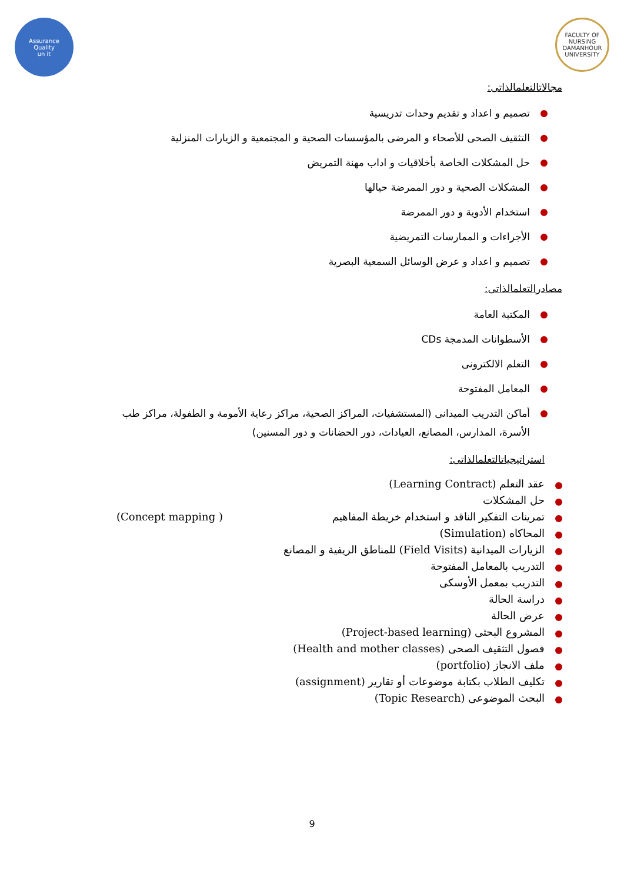Assurance
Quality
un it
FACULTY OF NURSING
DAMANHOUR UNIVERSITY
مجالاتالتعلمالذاتى:
تصميم و اعداد و تقديم وحدات تدريسية
التثقيف الصحى للأصحاء و المرضى بالمؤسسات الصحية و المجتمعية و الزيارات المنزلية
حل المشكلات الخاصة بأخلاقيات و اداب مهنة التمريض
المشكلات الصحية و دور الممرضة حيالها
استخدام الأدوية و دور الممرضة
الأجراءات و الممارسات التمريضية
تصميم و اعداد و عرض الوسائل السمعية البصرية
مصادرالتعلمالذاتى:
المكتبة العامة
الأسطوانات المدمجة CDs
التعلم الالكترونى
المعامل المفتوحة
أماكن التدريب الميدانى (المستشفيات، المراكز الصحية، مراكز رعاية الأمومة و الطفولة، مراكز طب الأسرة، المدارس، المصانع، العيادات، دور الحضانات و دور المسنين)
استراتيجياتالتعلمالذاتى:
عقد التعلم (Learning Contract)
حل المشكلات
تمرينات التفكير الناقد و استخدام خريطة المفاهيم ( Concept mapping)
المحاكاه (Simulation)
الزيارات الميدانية (Field Visits) للمناطق الريفية و المصانع
التدريب بالمعامل المفتوحة
التدريب بمعمل الأوسكى
دراسة الحالة
عرض الحالة
المشروع البحثى (Project-based learning)
فصول التثقيف الصحى (Health and mother classes)
ملف الانجاز (portfolio)
تكليف الطلاب بكتابة موضوعات أو تقارير (assignment)
البحث الموضوعى (Topic Research)
9